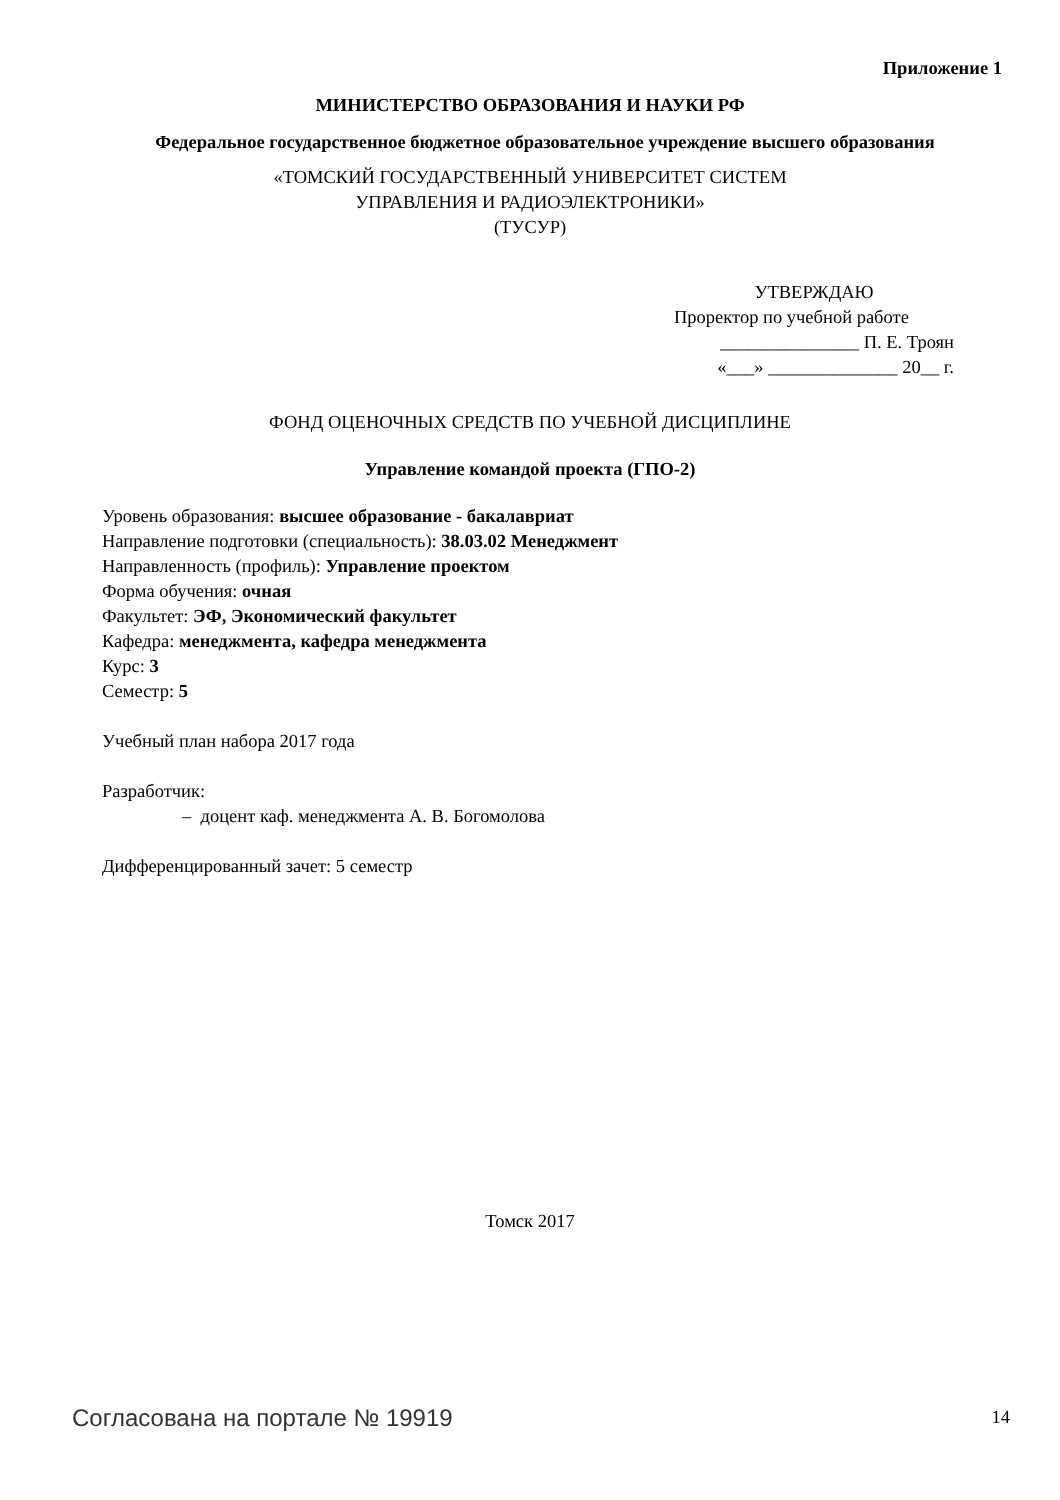Приложение 1
МИНИСТЕРСТВО ОБРАЗОВАНИЯ И НАУКИ РФ
Федеральное государственное бюджетное образовательное учреждение высшего образования
«ТОМСКИЙ ГОСУДАРСТВЕННЫЙ УНИВЕРСИТЕТ СИСТЕМ
УПРАВЛЕНИЯ И РАДИОЭЛЕКТРОНИКИ»
(ТУСУР)
УТВЕРЖДАЮ
Проректор по учебной работе
_______________ П. Е. Троян
«___» ______________ 20__ г.
ФОНД ОЦЕНОЧНЫХ СРЕДСТВ ПО УЧЕБНОЙ ДИСЦИПЛИНЕ
Управление командой проекта (ГПО-2)
Уровень образования: высшее образование - бакалавриат
Направление подготовки (специальность): 38.03.02 Менеджмент
Направленность (профиль): Управление проектом
Форма обучения: очная
Факультет: ЭФ, Экономический факультет
Кафедра: менеджмента, кафедра менеджмента
Курс: 3
Семестр: 5
Учебный план набора 2017 года
Разработчик:
– доцент каф. менеджмента А. В. Богомолова
Дифференцированный зачет: 5 семестр
Томск 2017
Согласована на портале № 19919 14